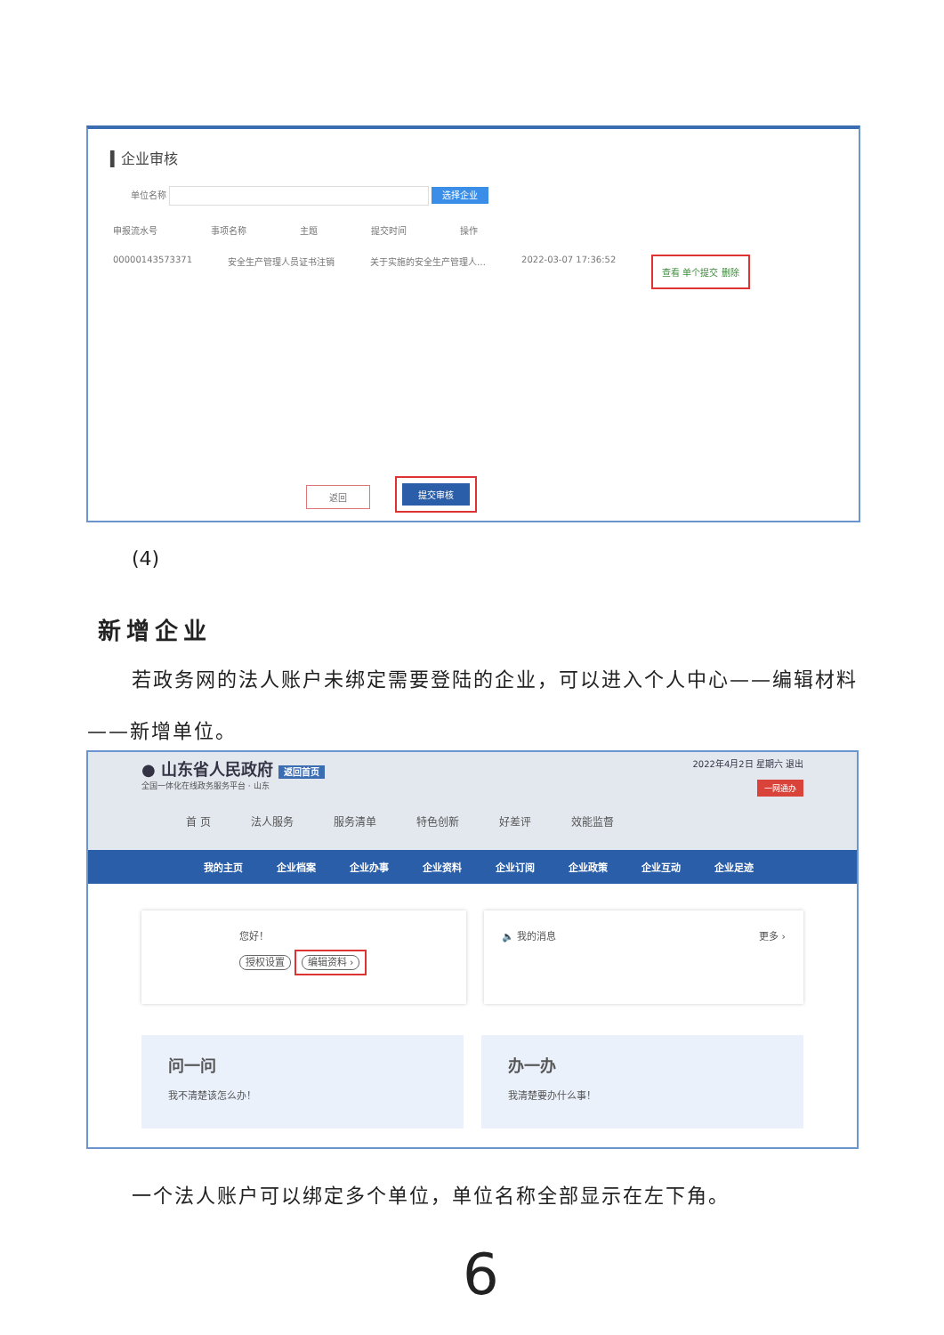▍企业审核
单位名称 选择企业
申报流水号 事项名称 主题 提交时间 操作
00000143573371 安全生产管理人员证书注销 关于实施的安全生产管理人… 2022-03-07 17:36:52 查看 单个提交 删除
返回
提交审核
(4)
新增企业
若政务网的法人账户未绑定需要登陆的企业，可以进入个人中心——编辑材料——新增单位。
● 山东省人民政府 返回首页 2022年4月2日 星期六 退出
全国一体化在线政务服务平台 · 山东 一网通办
首 页 法人服务 服务清单 特色创新 好差评 效能监督
我的主页 企业档案 企业办事 企业资料 企业订阅 企业政策 企业互动 企业足迹
您好！
授权设置 编辑资料 ›
🔈 我的消息 更多 ›
问一问
我不清楚该怎么办！
办一办
我清楚要办什么事！
一个法人账户可以绑定多个单位，单位名称全部显示在左下角。
6